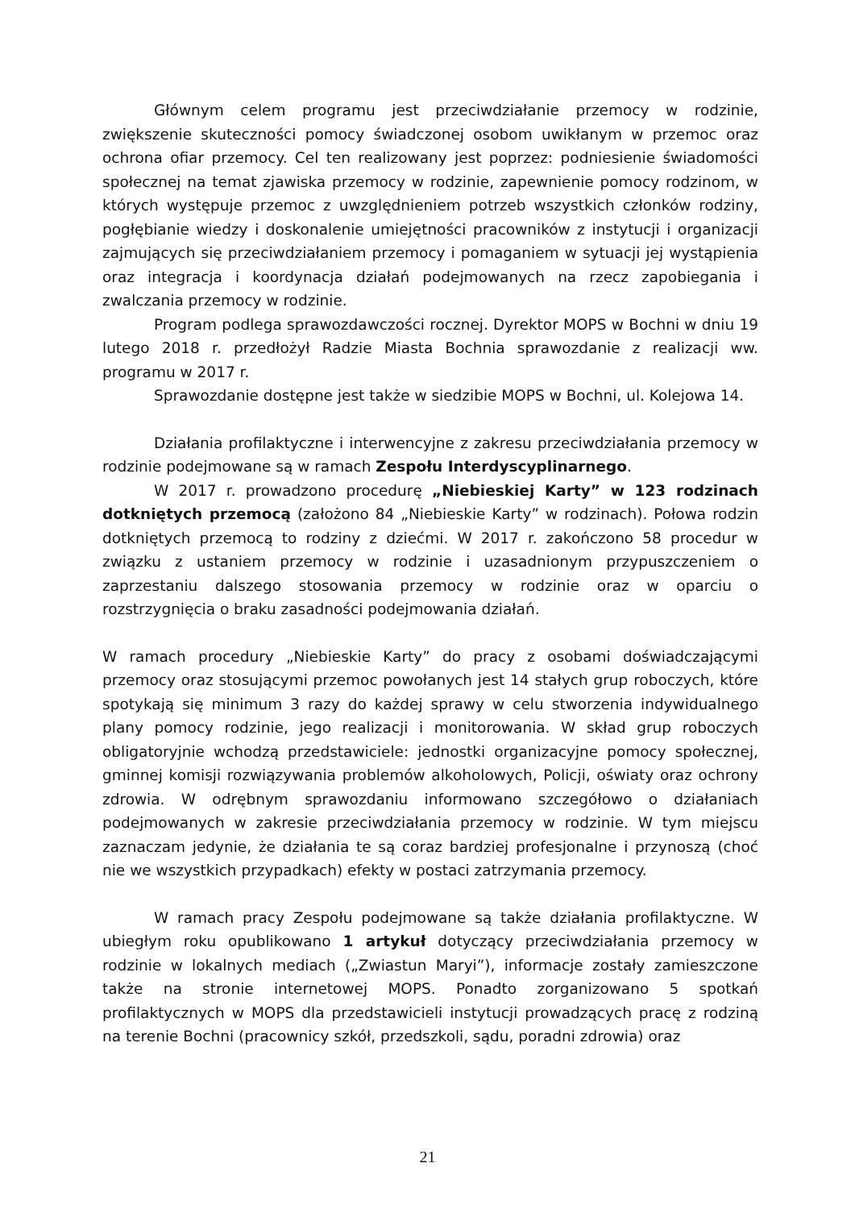Głównym celem programu jest przeciwdziałanie przemocy w rodzinie, zwiększenie skuteczności pomocy świadczonej osobom uwikłanym w przemoc oraz ochrona ofiar przemocy. Cel ten realizowany jest poprzez: podniesienie świadomości społecznej na temat zjawiska przemocy w rodzinie, zapewnienie pomocy rodzinom, w których występuje przemoc z uwzględnieniem potrzeb wszystkich członków rodziny, pogłębianie wiedzy i doskonalenie umiejętności pracowników z instytucji i organizacji zajmujących się przeciwdziałaniem przemocy i pomaganiem w sytuacji jej wystąpienia oraz integracja i koordynacja działań podejmowanych na rzecz zapobiegania i zwalczania przemocy w rodzinie.
Program podlega sprawozdawczości rocznej. Dyrektor MOPS w Bochni w dniu 19 lutego 2018 r. przedłożył Radzie Miasta Bochnia sprawozdanie z realizacji ww. programu w 2017 r.
Sprawozdanie dostępne jest także w siedzibie MOPS w Bochni, ul. Kolejowa 14.
Działania profilaktyczne i interwencyjne z zakresu przeciwdziałania przemocy w rodzinie podejmowane są w ramach Zespołu Interdyscyplinarnego.
W 2017 r. prowadzono procedurę „Niebieskiej Karty” w 123 rodzinach dotkniętych przemocą (założono 84 „Niebieskie Karty” w rodzinach). Połowa rodzin dotkniętych przemocą to rodziny z dziećmi. W 2017 r. zakończono 58 procedur w związku z ustaniem przemocy w rodzinie i uzasadnionym przypuszczeniem o zaprzestaniu dalszego stosowania przemocy w rodzinie oraz w oparciu o rozstrzygnięcia o braku zasadności podejmowania działań.
W ramach procedury „Niebieskie Karty” do pracy z osobami doświadczającymi przemocy oraz stosującymi przemoc powołanych jest 14 stałych grup roboczych, które spotykają się minimum 3 razy do każdej sprawy w celu stworzenia indywidualnego plany pomocy rodzinie, jego realizacji i monitorowania. W skład grup roboczych obligatoryjnie wchodzą przedstawiciele: jednostki organizacyjne pomocy społecznej, gminnej komisji rozwiązywania problemów alkoholowych, Policji, oświaty oraz ochrony zdrowia. W odrębnym sprawozdaniu informowano szczegółowo o działaniach podejmowanych w zakresie przeciwdziałania przemocy w rodzinie. W tym miejscu zaznaczam jedynie, że działania te są coraz bardziej profesjonalne i przynoszą (choć nie we wszystkich przypadkach) efekty w postaci zatrzymania przemocy.
W ramach pracy Zespołu podejmowane są także działania profilaktyczne. W ubiegłym roku opublikowano 1 artykuł dotyczący przeciwdziałania przemocy w rodzinie w lokalnych mediach („Zwiastun Maryi”), informacje zostały zamieszczone także na stronie internetowej MOPS. Ponadto zorganizowano 5 spotkań profilaktycznych w MOPS dla przedstawicieli instytucji prowadzących pracę z rodziną na terenie Bochni (pracownicy szkół, przedszkoli, sądu, poradni zdrowia) oraz
21